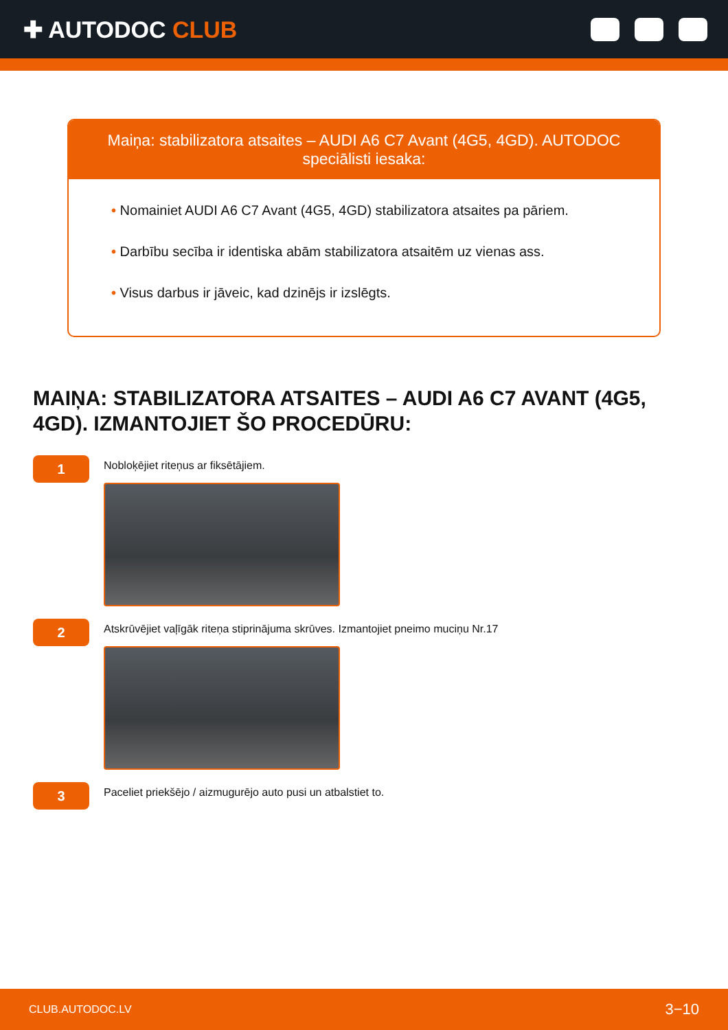✚ AUTODOC CLUB
Maiņa: stabilizatora atsaites – AUDI A6 C7 Avant (4G5, 4GD). AUTODOC speciālisti iesaka:
• Nomainiet AUDI A6 C7 Avant (4G5, 4GD) stabilizatora atsaites pa pāriem.
• Darbību secība ir identiska abām stabilizatora atsaitēm uz vienas ass.
• Visus darbus ir jāveic, kad dzinējs ir izslēgts.
MAIŅA: STABILIZATORA ATSAITES – AUDI A6 C7 AVANT (4G5, 4GD). IZMANTOJIET ŠO PROCEDŪRU:
1
Nobloķējiet riteņus ar fiksētājiem.
2
Atskrūvējiet vaļīgāk riteņa stiprinājuma skrūves. Izmantojiet pneimo muciņu Nr.17
3
Paceliet priekšējo / aizmugurējo auto pusi un atbalstiet to.
CLUB.AUTODOC.LV 3−10